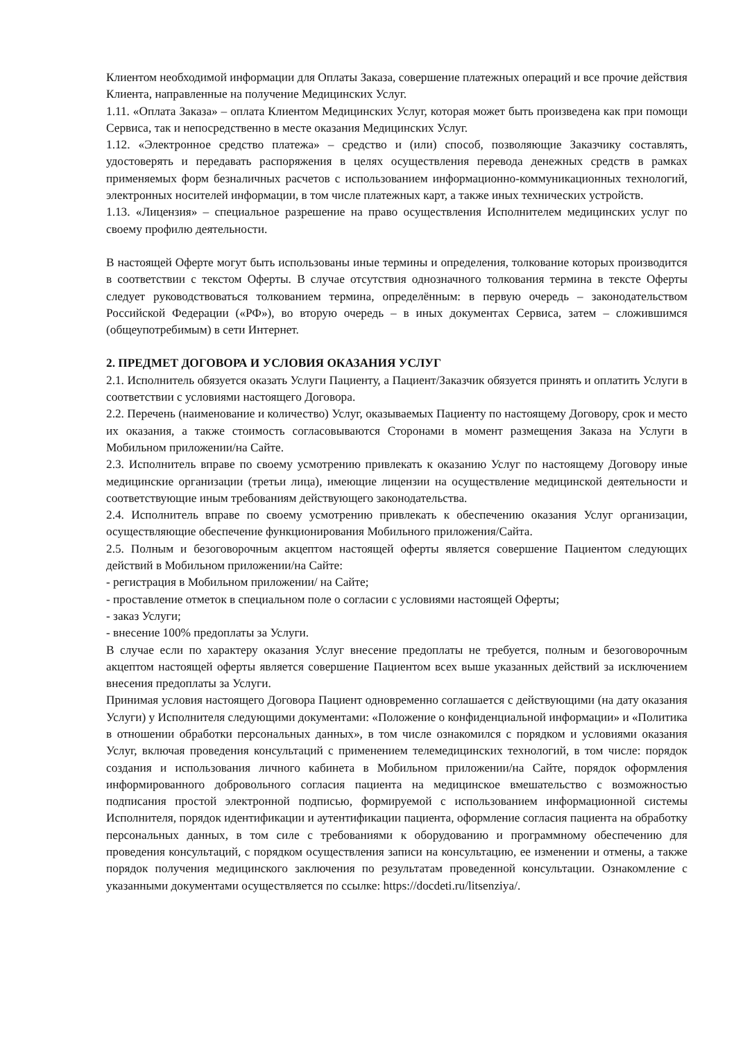Клиентом необходимой информации для Оплаты Заказа, совершение платежных операций и все прочие действия Клиента, направленные на получение Медицинских Услуг.
1.11. «Оплата Заказа» – оплата Клиентом Медицинских Услуг, которая может быть произведена как при помощи Сервиса, так и непосредственно в месте оказания Медицинских Услуг.
1.12. «Электронное средство платежа» – средство и (или) способ, позволяющие Заказчику составлять, удостоверять и передавать распоряжения в целях осуществления перевода денежных средств в рамках применяемых форм безналичных расчетов с использованием информационно-коммуникационных технологий, электронных носителей информации, в том числе платежных карт, а также иных технических устройств.
1.13. «Лицензия» – специальное разрешение на право осуществления Исполнителем медицинских услуг по своему профилю деятельности.
В настоящей Оферте могут быть использованы иные термины и определения, толкование которых производится в соответствии с текстом Оферты. В случае отсутствия однозначного толкования термина в тексте Оферты следует руководствоваться толкованием термина, определённым: в первую очередь – законодательством Российской Федерации («РФ»), во вторую очередь – в иных документах Сервиса, затем – сложившимся (общеупотребимым) в сети Интернет.
2. ПРЕДМЕТ ДОГОВОРА И УСЛОВИЯ ОКАЗАНИЯ УСЛУГ
2.1. Исполнитель обязуется оказать Услуги Пациенту, а Пациент/Заказчик обязуется принять и оплатить Услуги в соответствии с условиями настоящего Договора.
2.2. Перечень (наименование и количество) Услуг, оказываемых Пациенту по настоящему Договору, срок и место их оказания, а также стоимость согласовываются Сторонами в момент размещения Заказа на Услуги в Мобильном приложении/на Сайте.
2.3. Исполнитель вправе по своему усмотрению привлекать к оказанию Услуг по настоящему Договору иные медицинские организации (третьи лица), имеющие лицензии на осуществление медицинской деятельности и соответствующие иным требованиям действующего законодательства.
2.4. Исполнитель вправе по своему усмотрению привлекать к обеспечению оказания Услуг организации, осуществляющие обеспечение функционирования Мобильного приложения/Сайта.
2.5. Полным и безоговорочным акцептом настоящей оферты является совершение Пациентом следующих действий в Мобильном приложении/на Сайте:
- регистрация в Мобильном приложении/ на Сайте;
- проставление отметок в специальном поле о согласии с условиями настоящей Оферты;
- заказ Услуги;
- внесение 100% предоплаты за Услуги.
В случае если по характеру оказания Услуг внесение предоплаты не требуется, полным и безоговорочным акцептом настоящей оферты является совершение Пациентом всех выше указанных действий за исключением внесения предоплаты за Услуги.
Принимая условия настоящего Договора Пациент одновременно соглашается с действующими (на дату оказания Услуги) у Исполнителя следующими документами: «Положение о конфиденциальной информации» и «Политика в отношении обработки персональных данных», в том числе ознакомился с порядком и условиями оказания Услуг, включая проведения консультаций с применением телемедицинских технологий, в том числе: порядок создания и использования личного кабинета в Мобильном приложении/на Сайте, порядок оформления информированного добровольного согласия пациента на медицинское вмешательство с возможностью подписания простой электронной подписью, формируемой с использованием информационной системы Исполнителя, порядок идентификации и аутентификации пациента, оформление согласия пациента на обработку персональных данных, в том силе с требованиями к оборудованию и программному обеспечению для проведения консультаций, с порядком осуществления записи на консультацию, ее изменении и отмены, а также порядок получения медицинского заключения по результатам проведенной консультации. Ознакомление с указанными документами осуществляется по ссылке: https://docdeti.ru/litsenziya/.